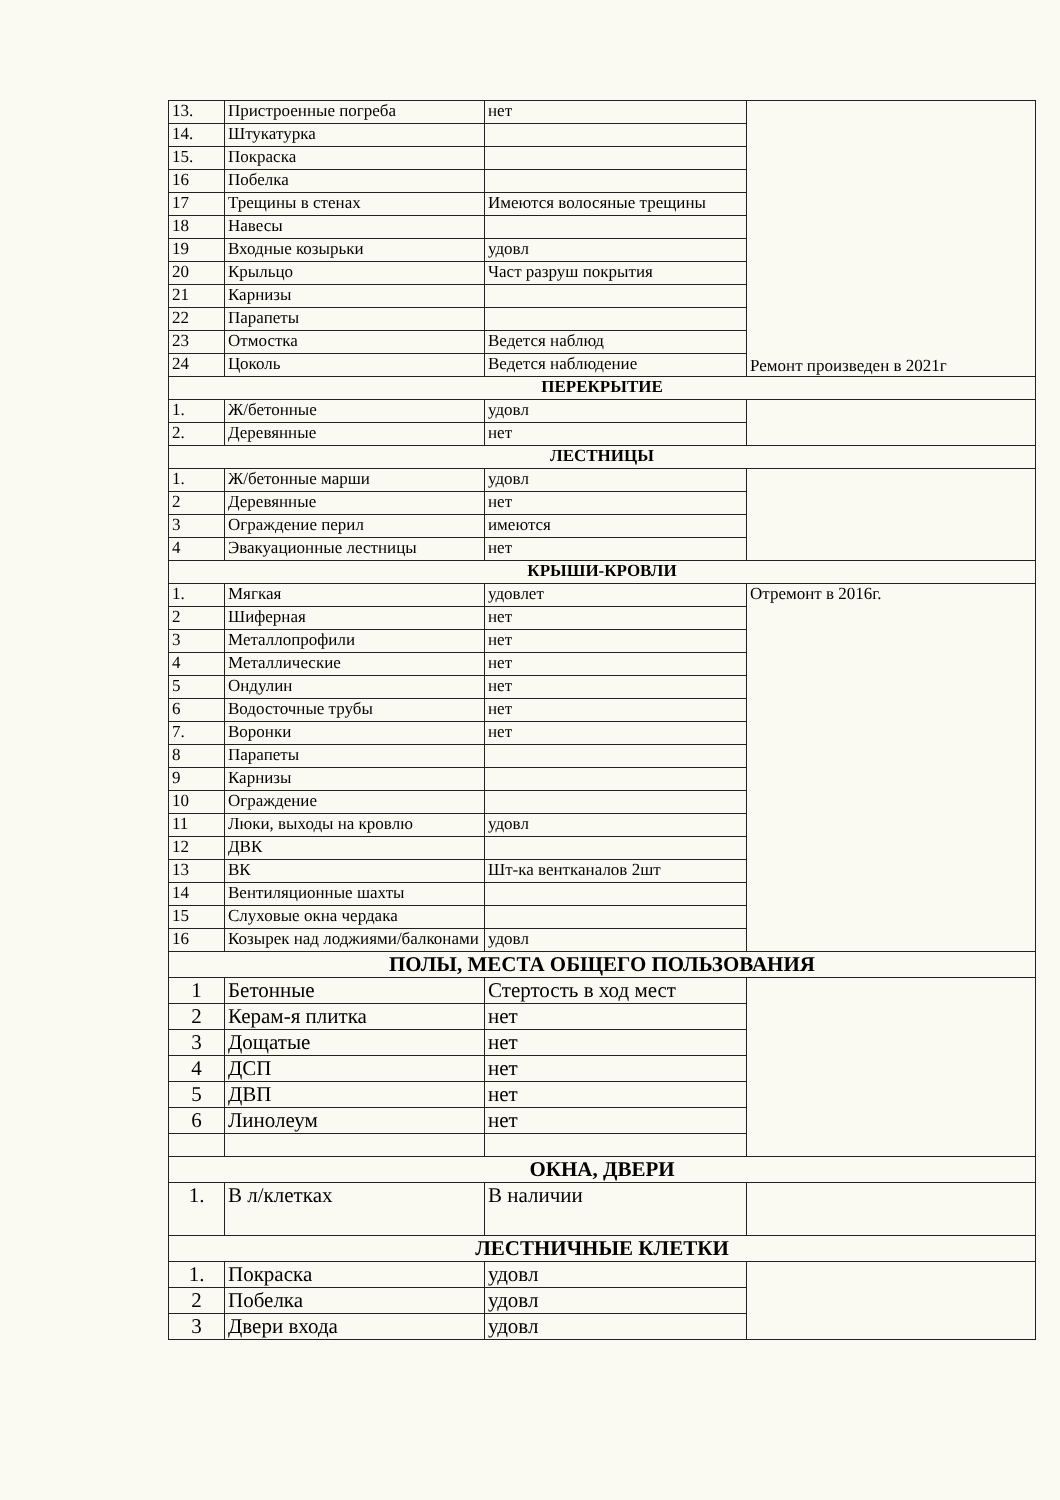| 13. | Пристроенные погреба | нет | Ремонт произведен в 2021г |
| 14. | Штукатурка | | |
| 15. | Покраска | | |
| 16 | Побелка | | |
| 17 | Трещины в стенах | Имеются волосяные трещины | |
| 18 | Навесы | | |
| 19 | Входные козырьки | удовл | |
| 20 | Крыльцо | Част разруш покрытия | |
| 21 | Карнизы | | |
| 22 | Парапеты | | |
| 23 | Отмостка | Ведется наблюд | |
| 24 | Цоколь | Ведется наблюдение | |
| ПЕРЕКРЫТИЕ | | | |
| 1. | Ж/бетонные | удовл | |
| 2. | Деревянные | нет | |
| ЛЕСТНИЦЫ | | | |
| 1. | Ж/бетонные марши | удовл | |
| 2 | Деревянные | нет | |
| 3 | Ограждение перил | имеются | |
| 4 | Эвакуационные лестницы | нет | |
| КРЫШИ-КРОВЛИ | | | |
| 1. | Мягкая | удовлет | Отремонт в 2016г. |
| 2 | Шиферная | нет | |
| 3 | Металлопрофили | нет | |
| 4 | Металлические | нет | |
| 5 | Ондулин | нет | |
| 6 | Водосточные трубы | нет | |
| 7. | Воронки | нет | |
| 8 | Парапеты | | |
| 9 | Карнизы | | |
| 10 | Ограждение | | |
| 11 | Люки, выходы на кровлю | удовл | |
| 12 | ДВК | | |
| 13 | ВК | Шт-ка вентканалов 2шт | |
| 14 | Вентиляционные шахты | | |
| 15 | Слуховые окна чердака | | |
| 16 | Козырек над лоджиями/балконами | удовл | |
| ПОЛЫ, МЕСТА ОБЩЕГО ПОЛЬЗОВАНИЯ | | | |
| 1 | Бетонные | Стертость в ход мест | |
| 2 | Керам-я плитка | нет | |
| 3 | Дощатые | нет | |
| 4 | ДСП | нет | |
| 5 | ДВП | нет | |
| 6 | Линолеум | нет | |
| ОКНА, ДВЕРИ | | | |
| 1. | В л/клетках | В наличии | |
| ЛЕСТНИЧНЫЕ КЛЕТКИ | | | |
| 1. | Покраска | удовл | |
| 2 | Побелка | удовл | |
| 3 | Двери входа | удовл | |